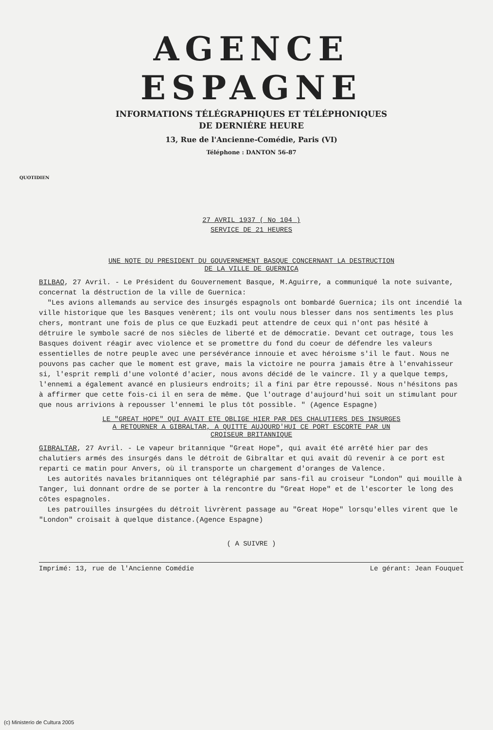AGENCE ESPAGNE
INFORMATIONS TÉLÉGRAPHIQUES ET TÉLÉPHONIQUES
DE DERNIÉRE HEURE
13, Rue de l'Ancienne-Comédie, Paris (VI)
Téléphone : DANTON 56-87
QUOTIDIEN
27 AVRIL 1937 ( No 104 )
SERVICE DE 21 HEURES
UNE NOTE DU PRESIDENT DU GOUVERNEMENT BASQUE CONCERNANT LA DESTRUCTION
DE LA VILLE DE GUERNICA
BILBAO, 27 Avril. - Le Président du Gouvernement Basque, M.Aguirre, a communiqué la note suivante, concernat la déstruction de la ville de Guernica:
"Les avions allemands au service des insurgés espagnols ont bombardé Guernica; ils ont incendié la ville historique que les Basques venèrent; ils ont voulu nous blesser dans nos sentiments les plus chers, montrant une fois de plus ce que Euzkadi peut attendre de ceux qui n'ont pas hésité à détruire le symbole sacré de nos siècles de liberté et de démocratie. Devant cet outrage, tous les Basques doivent réagir avec violence et se promettre du fond du coeur de défendre les valeurs essentielles de notre peuple avec une persévérance innouie et avec héroisme s'il le faut. Nous ne pouvons pas cacher que le moment est grave, mais la victoire ne pourra jamais être à l'envahisseur si, l'esprit rempli d'une volonté d'acier, nous avons décidé de le vaincre. Il y a quelque temps, l'ennemi a également avancé en plusieurs endroits; il a fini par être repoussé. Nous n'hésitons pas à affirmer que cette fois-ci il en sera de même. Que l'outrage d'aujourd'hui soit un stimulant pour que nous arrivions à repousser l'ennemi le plus tôt possible. " (Agence Espagne)
LE "GREAT HOPE" QUI AVAIT ETE OBLIGE HIER PAR DES CHALUTIERS DES INSURGES
A RETOURNER A GIBRALTAR, A QUITTE AUJOURD'HUI CE PORT ESCORTE PAR UN
CROISEUR BRITANNIQUE
GIBRALTAR, 27 Avril. - Le vapeur britannique "Great Hope", qui avait été arrêté hier par des chalutiers armés des insurgés dans le détroit de Gibraltar et qui avait dû revenir à ce port est reparti ce matin pour Anvers, où il transporte un chargement d'oranges de Valence.
Les autorités navales britanniques ont télégraphié par sans-fil au croiseur "London" qui mouille à Tanger, lui donnant ordre de se porter à la rencontre du "Great Hope" et de l'escorter le long des côtes espagnoles.
Les patrouilles insurgées du détroit livrèrent passage au "Great Hope" lorsqu'elles virent que le "London" croisait à quelque distance.(Agence Espagne)
( A SUIVRE )
Imprimé: 13, rue de l'Ancienne Comédie Le gérant: Jean Fouquet
(c) Ministerio de Cultura 2005